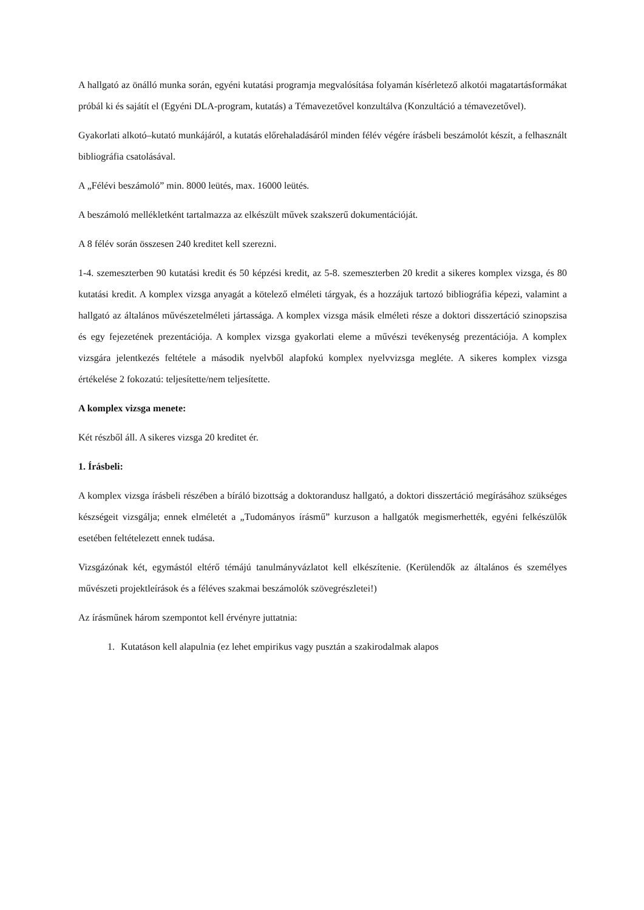A hallgató az önálló munka során, egyéni kutatási programja megvalósítása folyamán kísérletező alkotói magatartásformákat próbál ki és sajátít el (Egyéni DLA-program, kutatás) a Témavezetővel konzultálva (Konzultáció a témavezetővel).
Gyakorlati alkotó–kutató munkájáról, a kutatás előrehaladásáról minden félév végére írásbeli beszámolót készít, a felhasznált bibliográfia csatolásával.
A „Félévi beszámoló” min. 8000 leütés, max. 16000 leütés.
A beszámoló mellékletként tartalmazza az elkészült művek szakszerű dokumentációját.
A 8 félév során összesen 240 kreditet kell szerezni.
1-4. szemeszterben 90 kutatási kredit és 50 képzési kredit, az 5-8. szemeszterben 20 kredit a sikeres komplex vizsga, és 80 kutatási kredit. A komplex vizsga anyagát a kötelező elméleti tárgyak, és a hozzájuk tartozó bibliográfia képezi, valamint a hallgató az általános művészetelméleti jártassága. A komplex vizsga másik elméleti része a doktori disszertáció szinopszisa és egy fejezetének prezentációja. A komplex vizsga gyakorlati eleme a művészi tevékenység prezentációja. A komplex vizsgára jelentkezés feltétele a második nyelvből alapfokú komplex nyelvvizsga megléte. A sikeres komplex vizsga értékelése 2 fokozatú: teljesítette/nem teljesítette.
A komplex vizsga menete:
Két részből áll. A sikeres vizsga 20 kreditet ér.
1. Írásbeli:
A komplex vizsga írásbeli részében a bíráló bizottság a doktorandusz hallgató, a doktori disszertáció megírásához szükséges készségeit vizsgálja; ennek elméletét a „Tudományos írásmű” kurzuson a hallgatók megismerhették, egyéni felkészülők esetében feltételezett ennek tudása.
Vizsgázónak két, egymástól eltérő témájú tanulmányvázlatot kell elkészítenie. (Kerülendők az általános és személyes művészeti projektleírások és a féléves szakmai beszámolók szövegrészletei!)
Az írásműnek három szempontot kell érvényre juttatnia:
1. Kutatáson kell alapulnia (ez lehet empirikus vagy pusztán a szakirodalmak alapos